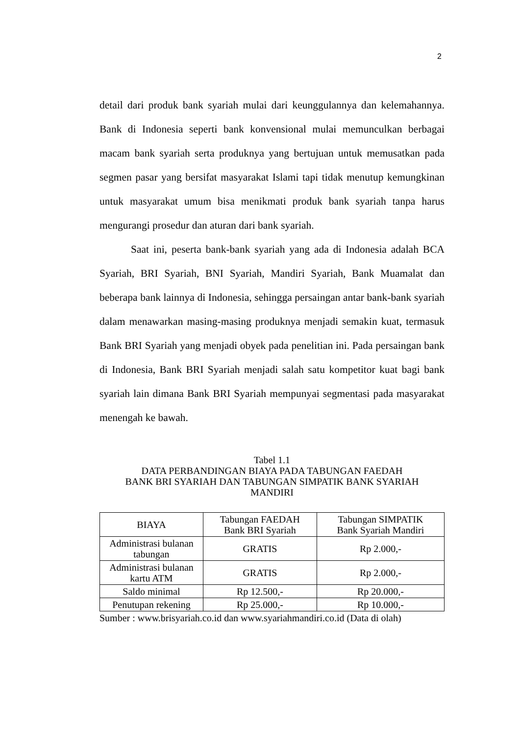2
detail dari produk bank syariah mulai dari keunggulannya dan kelemahannya. Bank di Indonesia seperti bank konvensional mulai memunculkan berbagai macam bank syariah serta produknya yang bertujuan untuk memusatkan pada segmen pasar yang bersifat masyarakat Islami tapi tidak menutup kemungkinan untuk masyarakat umum bisa menikmati produk bank syariah tanpa harus mengurangi prosedur dan aturan dari bank syariah.
Saat ini, peserta bank-bank syariah yang ada di Indonesia adalah BCA Syariah, BRI Syariah, BNI Syariah, Mandiri Syariah, Bank Muamalat dan beberapa bank lainnya di Indonesia, sehingga persaingan antar bank-bank syariah dalam menawarkan masing-masing produknya menjadi semakin kuat, termasuk Bank BRI Syariah yang menjadi obyek pada penelitian ini. Pada persaingan bank di Indonesia, Bank BRI Syariah menjadi salah satu kompetitor kuat bagi bank syariah lain dimana Bank BRI Syariah mempunyai segmentasi pada masyarakat menengah ke bawah.
Tabel 1.1
DATA PERBANDINGAN BIAYA PADA TABUNGAN FAEDAH
BANK BRI SYARIAH DAN TABUNGAN SIMPATIK BANK SYARIAH
MANDIRI
| BIAYA | Tabungan FAEDAH Bank BRI Syariah | Tabungan SIMPATIK Bank Syariah Mandiri |
| --- | --- | --- |
| Administrasi bulanan tabungan | GRATIS | Rp 2.000,- |
| Administrasi bulanan kartu ATM | GRATIS | Rp 2.000,- |
| Saldo minimal | Rp 12.500,- | Rp 20.000,- |
| Penutupan rekening | Rp 25.000,- | Rp 10.000,- |
Sumber : www.brisyariah.co.id dan www.syariahmandiri.co.id (Data di olah)